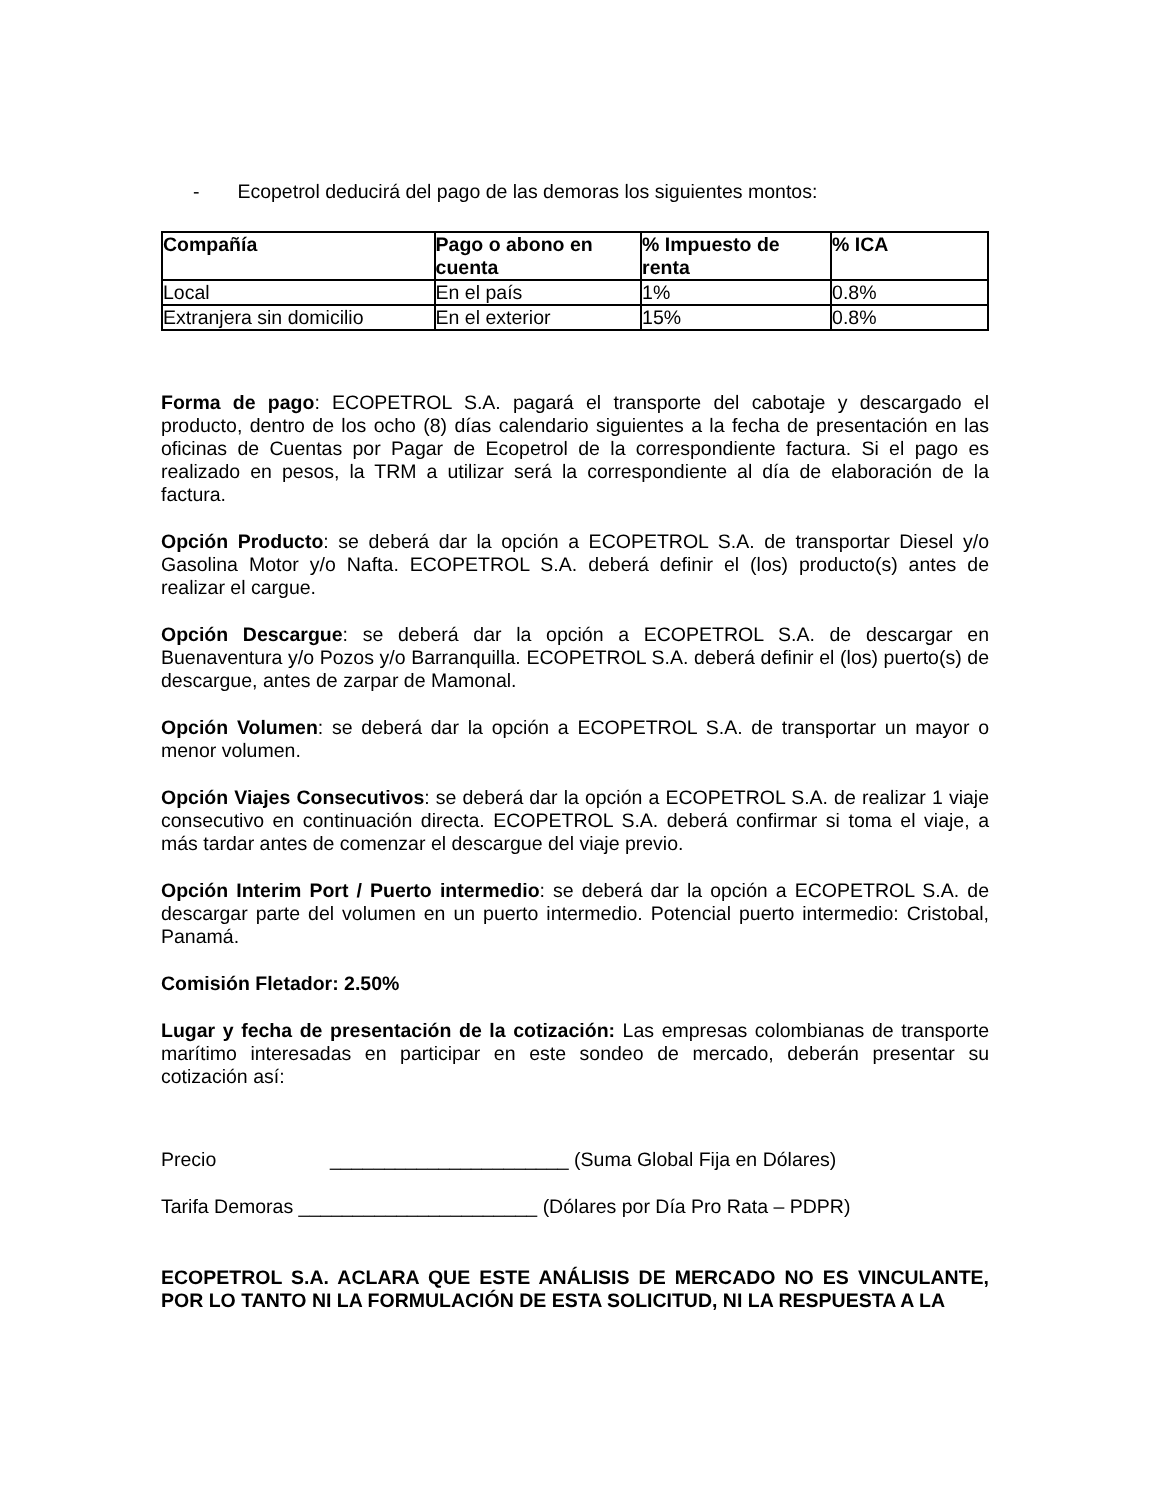- Ecopetrol deducirá del pago de las demoras los siguientes montos:
| Compañía | Pago o abono en cuenta | % Impuesto de renta | % ICA |
| --- | --- | --- | --- |
| Local | En el país | 1% | 0.8% |
| Extranjera sin domicilio | En el exterior | 15% | 0.8% |
Forma de pago: ECOPETROL S.A. pagará el transporte del cabotaje y descargado el producto, dentro de los ocho (8) días calendario siguientes a la fecha de presentación en las oficinas de Cuentas por Pagar de Ecopetrol de la correspondiente factura. Si el pago es realizado en pesos, la TRM a utilizar será la correspondiente al día de elaboración de la factura.
Opción Producto: se deberá dar la opción a ECOPETROL S.A. de transportar Diesel y/o Gasolina Motor y/o Nafta. ECOPETROL S.A. deberá definir el (los) producto(s) antes de realizar el cargue.
Opción Descargue: se deberá dar la opción a ECOPETROL S.A. de descargar en Buenaventura y/o Pozos y/o Barranquilla. ECOPETROL S.A. deberá definir el (los) puerto(s) de descargue, antes de zarpar de Mamonal.
Opción Volumen: se deberá dar la opción a ECOPETROL S.A. de transportar un mayor o menor volumen.
Opción Viajes Consecutivos: se deberá dar la opción a ECOPETROL S.A. de realizar 1 viaje consecutivo en continuación directa. ECOPETROL S.A. deberá confirmar si toma el viaje, a más tardar antes de comenzar el descargue del viaje previo.
Opción Interim Port / Puerto intermedio: se deberá dar la opción a ECOPETROL S.A. de descargar parte del volumen en un puerto intermedio. Potencial puerto intermedio: Cristobal, Panamá.
Comisión Fletador: 2.50%
Lugar y fecha de presentación de la cotización: Las empresas colombianas de transporte marítimo interesadas en participar en este sondeo de mercado, deberán presentar su cotización así:
Precio ______________________ (Suma Global Fija en Dólares)
Tarifa Demoras ______________________ (Dólares por Día Pro Rata – PDPR)
ECOPETROL S.A. ACLARA QUE ESTE ANÁLISIS DE MERCADO NO ES VINCULANTE, POR LO TANTO NI LA FORMULACIÓN DE ESTA SOLICITUD, NI LA RESPUESTA A LA